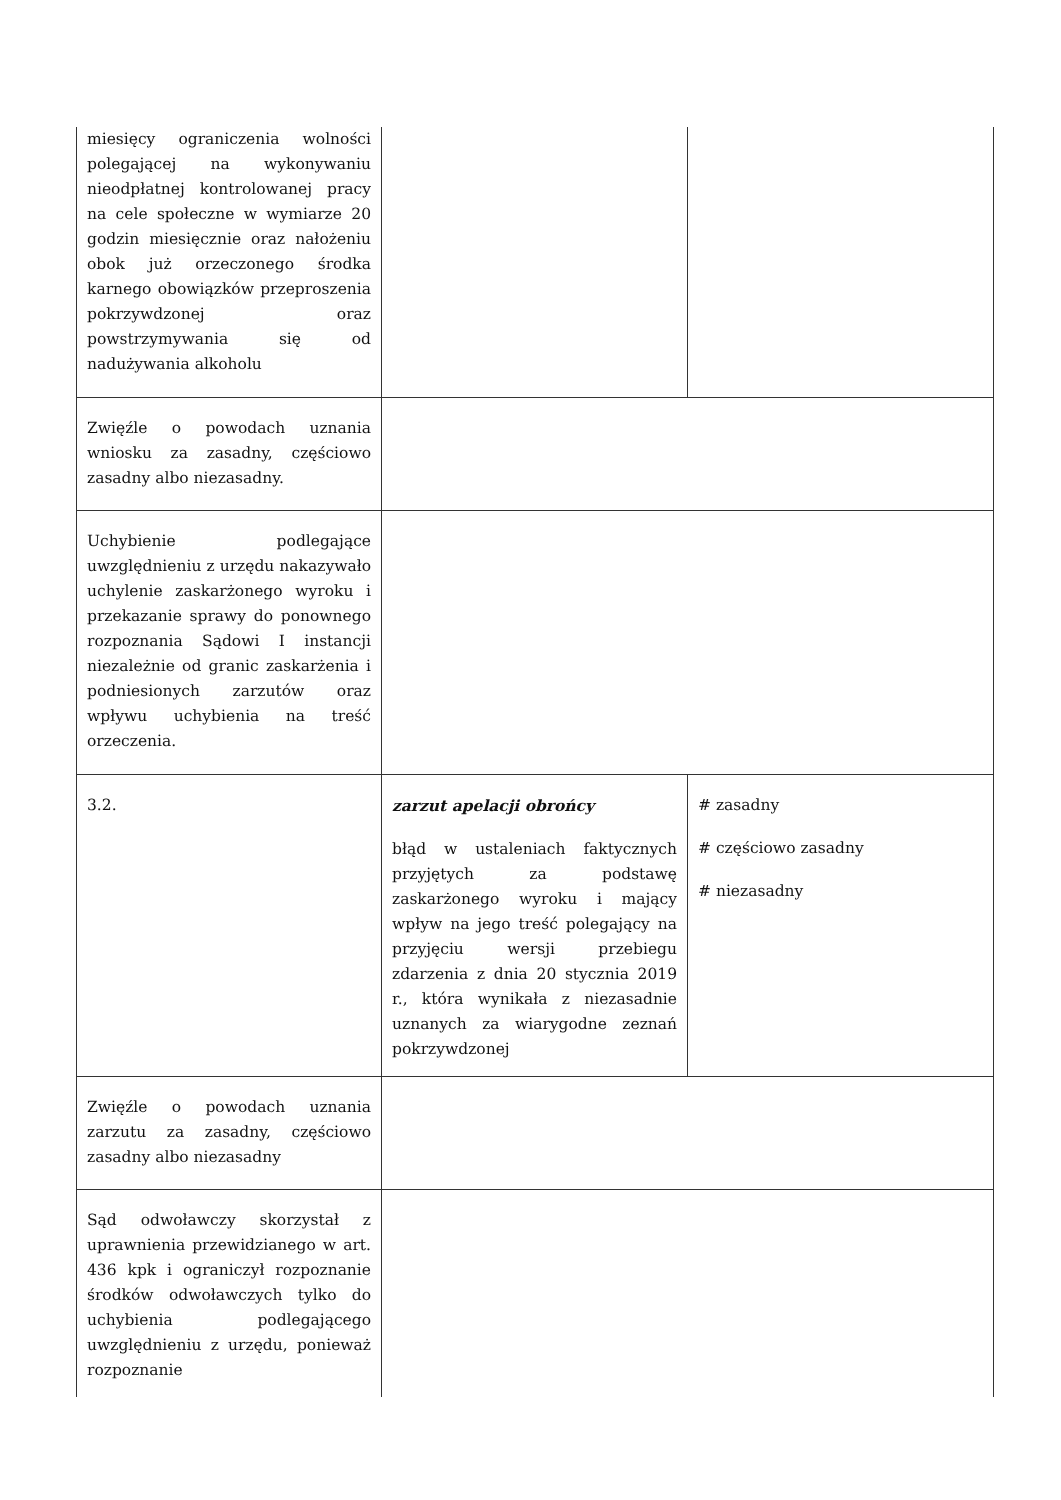| miesięcy ograniczenia wolności polegającej na wykonywaniu nieodpłatnej kontrolowanej pracy na cele społeczne w wymiarze 20 godzin miesięcznie oraz nałożeniu obok już orzeczonego środka karnego obowiązków przeproszenia pokrzywdzonej oraz powstrzymywania się od nadużywania alkoholu | | |
| Zwięźle o powodach uznania wniosku za zasadny, częściowo zasadny albo niezasadny. | | |
| Uchybienie podlegające uwzględnieniu z urzędu nakazywało uchylenie zaskarżonego wyroku i przekazanie sprawy do ponownego rozpoznania Sądowi I instancji niezależnie od granic zaskarżenia i podniesionych zarzutów oraz wpływu uchybienia na treść orzeczenia. | | |
| 3.2. | zarzut apelacji obrońcy błąd w ustaleniach faktycznych przyjętych za podstawę zaskarżonego wyroku i mający wpływ na jego treść polegający na przyjęciu wersji przebiegu zdarzenia z dnia 20 stycznia 2019 r., która wynikała z niezasadnie uznanych za wiarygodne zeznań pokrzywdzonej | # zasadny # częściowo zasadny # niezasadny |
| Zwięźle o powodach uznania zarzutu za zasadny, częściowo zasadny albo niezasadny | | |
| Sąd odwoławczy skorzystał z uprawnienia przewidzianego w art. 436 kpk i ograniczył rozpoznanie środków odwoławczych tylko do uchybienia podlegającego uwzględnieniu z urzędu, ponieważ rozpoznanie | | |